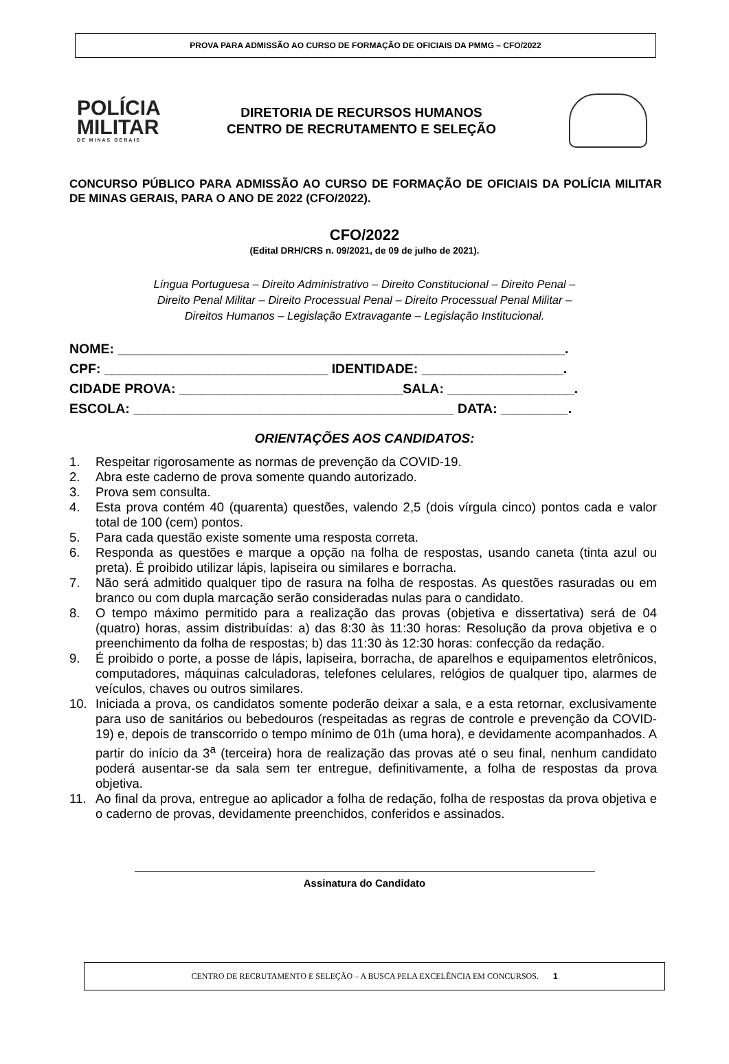PROVA PARA ADMISSÃO AO CURSO DE FORMAÇÃO DE OFICIAIS DA PMMG – CFO/2022
POLÍCIA
MILITAR
DE MINAS GERAIS
DIRETORIA DE RECURSOS HUMANOS
CENTRO DE RECRUTAMENTO E SELEÇÃO
CONCURSO PÚBLICO PARA ADMISSÃO AO CURSO DE FORMAÇÃO DE OFICIAIS DA POLÍCIA MILITAR DE MINAS GERAIS, PARA O ANO DE 2022 (CFO/2022).
CFO/2022
(Edital DRH/CRS n. 09/2021, de 09 de julho de 2021).
Língua Portuguesa – Direito Administrativo – Direito Constitucional – Direito Penal –
Direito Penal Militar – Direito Processual Penal – Direito Processual Penal Militar –
Direitos Humanos – Legislação Extravagante – Legislação Institucional.
NOME: ____________________________________________________________.
CPF: ______________________________ IDENTIDADE: ___________________.
CIDADE PROVA: ______________________________SALA: _________________.
ESCOLA: ___________________________________________ DATA: _________.
ORIENTAÇÕES AOS CANDIDATOS:
1. Respeitar rigorosamente as normas de prevenção da COVID-19.
2. Abra este caderno de prova somente quando autorizado.
3. Prova sem consulta.
4. Esta prova contém 40 (quarenta) questões, valendo 2,5 (dois vírgula cinco) pontos cada e valor total de 100 (cem) pontos.
5. Para cada questão existe somente uma resposta correta.
6. Responda as questões e marque a opção na folha de respostas, usando caneta (tinta azul ou preta). É proibido utilizar lápis, lapiseira ou similares e borracha.
7. Não será admitido qualquer tipo de rasura na folha de respostas. As questões rasuradas ou em branco ou com dupla marcação serão consideradas nulas para o candidato.
8. O tempo máximo permitido para a realização das provas (objetiva e dissertativa) será de 04 (quatro) horas, assim distribuídas: a) das 8:30 às 11:30 horas: Resolução da prova objetiva e o preenchimento da folha de respostas; b) das 11:30 às 12:30 horas: confecção da redação.
9. É proibido o porte, a posse de lápis, lapiseira, borracha, de aparelhos e equipamentos eletrônicos, computadores, máquinas calculadoras, telefones celulares, relógios de qualquer tipo, alarmes de veículos, chaves ou outros similares.
10. Iniciada a prova, os candidatos somente poderão deixar a sala, e a esta retornar, exclusivamente para uso de sanitários ou bebedouros (respeitadas as regras de controle e prevenção da COVID-19) e, depois de transcorrido o tempo mínimo de 01h (uma hora), e devidamente acompanhados. A partir do início da 3<sup>a</sup> (terceira) hora de realização das provas até o seu final, nenhum candidato poderá ausentar-se da sala sem ter entregue, definitivamente, a folha de respostas da prova objetiva.
11. Ao final da prova, entregue ao aplicador a folha de redação, folha de respostas da prova objetiva e o caderno de provas, devidamente preenchidos, conferidos e assinados.
Assinatura do Candidato
CENTRO DE RECRUTAMENTO E SELEÇÃO – A BUSCA PELA EXCELÊNCIA EM CONCURSOS. 1